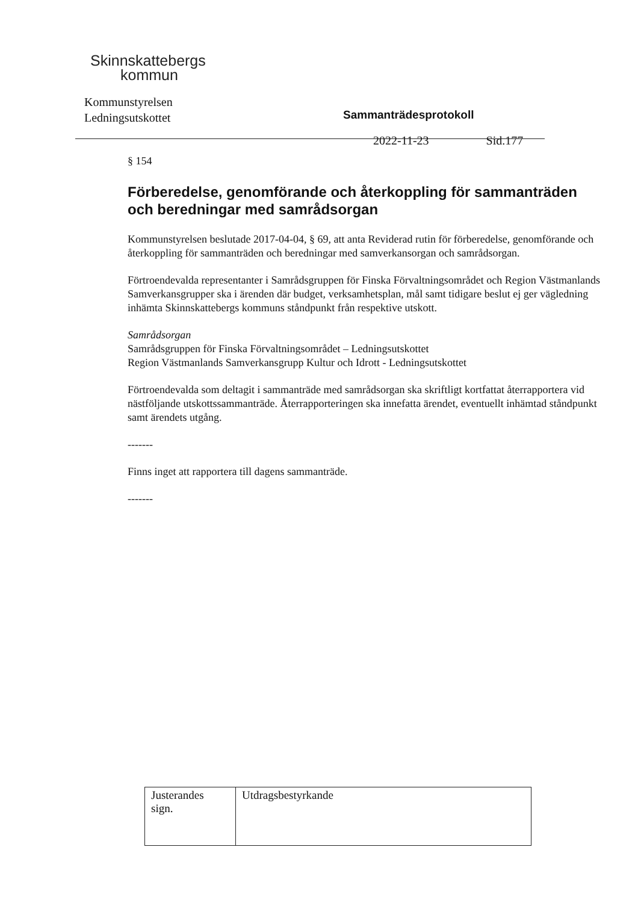Skinnskattebergs
kommun
Kommunstyrelsen
Ledningsutskottet
Sammanträdesprotokoll
2022-11-23 Sid.177
§ 154
Förberedelse, genomförande och återkoppling för sammanträden och beredningar med samrådsorgan
Kommunstyrelsen beslutade 2017-04-04, § 69, att anta Reviderad rutin för förberedelse, genomförande och återkoppling för sammanträden och beredningar med samverkansorgan och samrådsorgan.
Förtroendevalda representanter i Samrådsgruppen för Finska Förvaltningsområdet och Region Västmanlands Samverkansgrupper ska i ärenden där budget, verksamhetsplan, mål samt tidigare beslut ej ger vägledning inhämta Skinnskattebergs kommuns ståndpunkt från respektive utskott.
Samrådsorgan
Samrådsgruppen för Finska Förvaltningsområdet – Ledningsutskottet
Region Västmanlands Samverkansgrupp Kultur och Idrott - Ledningsutskottet
Förtroendevalda som deltagit i sammanträde med samrådsorgan ska skriftligt kortfattat återrapportera vid nästföljande utskottssammanträde. Återrapporteringen ska innefatta ärendet, eventuellt inhämtad ståndpunkt samt ärendets utgång.
-------
Finns inget att rapportera till dagens sammanträde.
-------
| Justerandes sign. | Utdragsbestyrkande |